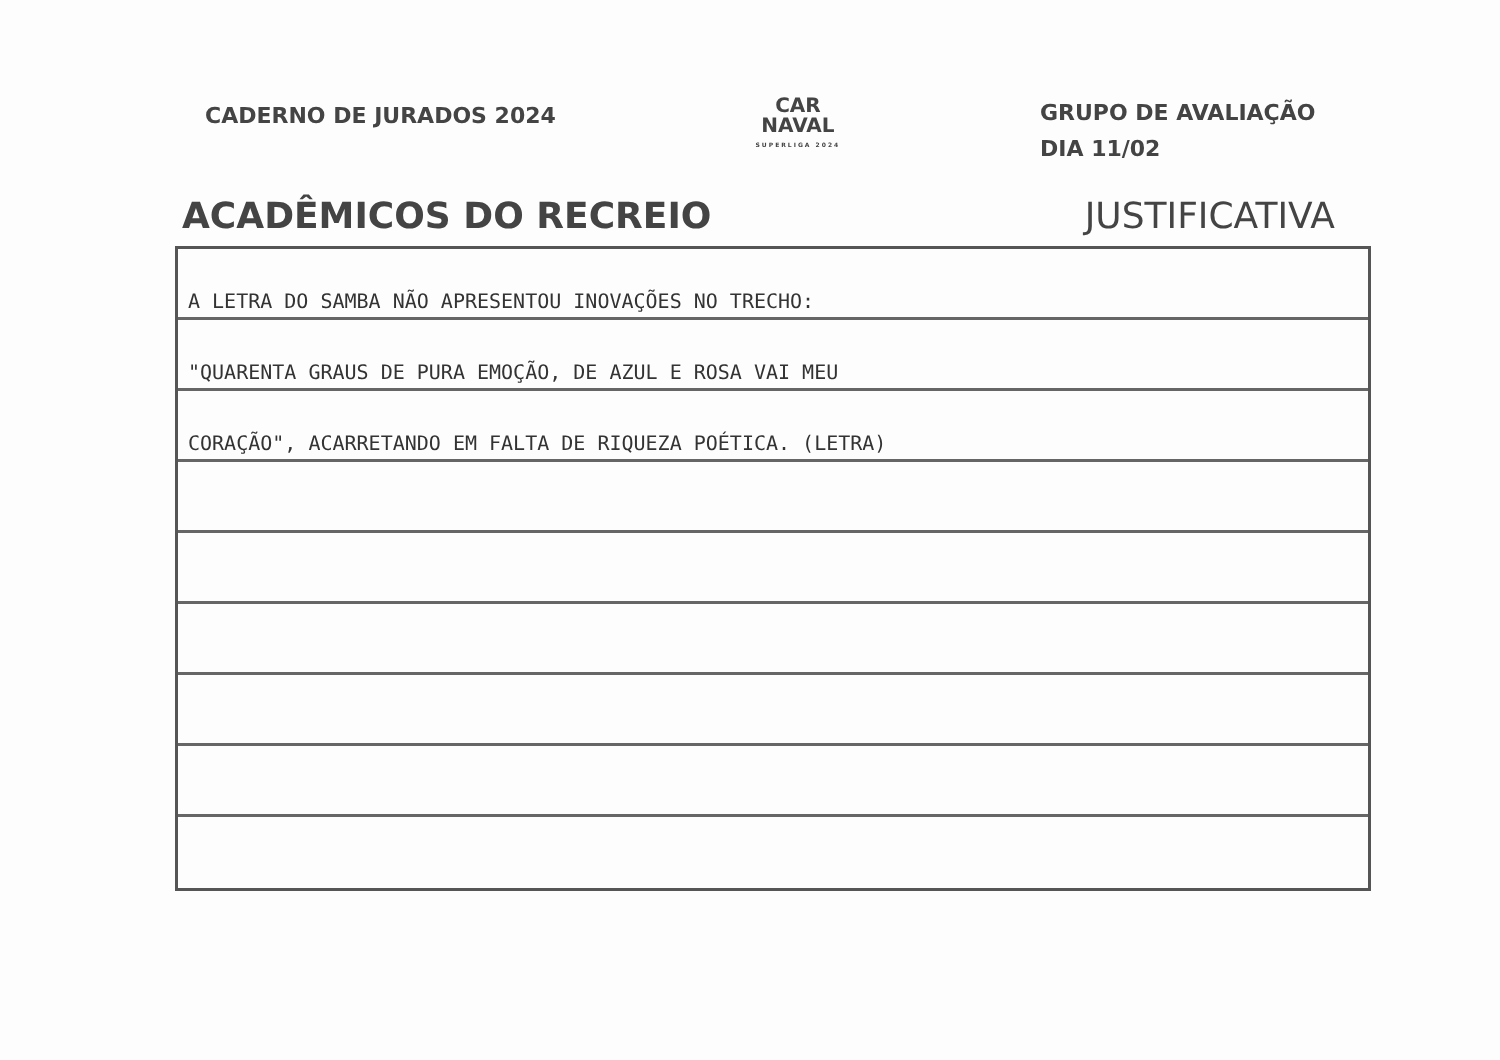CADERNO DE JURADOS 2024
CAR
NAVAL
SUPERLIGA 2024
GRUPO DE AVALIAÇÃO
DIA 11/02
ACADÊMICOS DO RECREIO JUSTIFICATIVA
A LETRA DO SAMBA NÃO APRESENTOU INOVAÇÕES NO TRECHO:
"QUARENTA GRAUS DE PURA EMOÇÃO, DE AZUL E ROSA VAI MEU
CORAÇÃO", ACARRETANDO EM FALTA DE RIQUEZA POÉTICA. (LETRA)